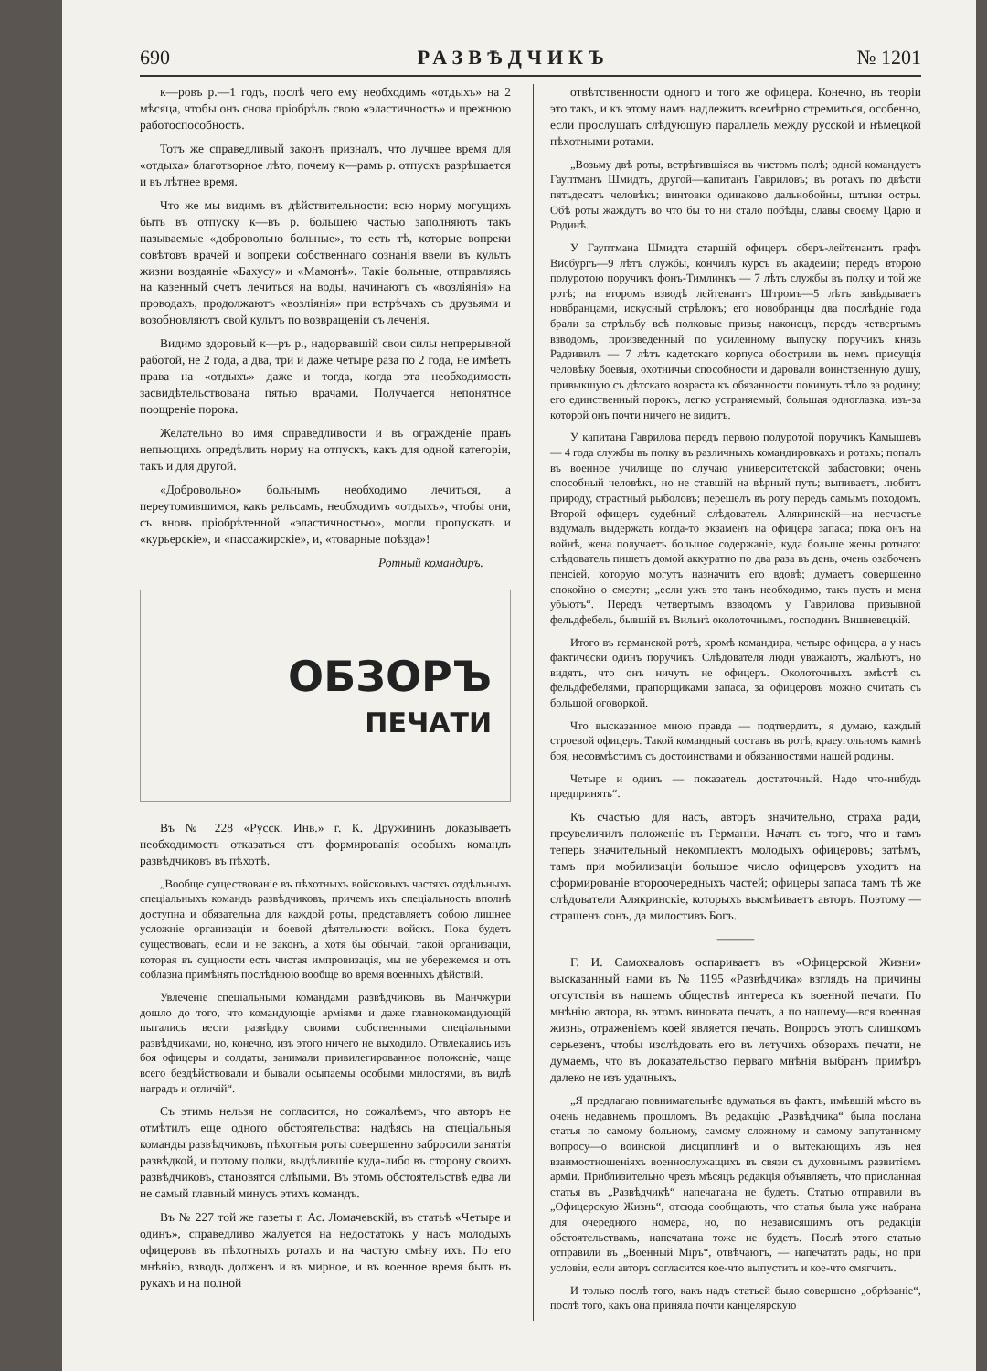690 РАЗВѢДЧИКЪ № 1201
к—ровъ р.—1 годъ, послѣ чего ему необходимъ «отдыхъ» на 2 мѣсяца, чтобы онъ снова пріобрѣлъ свою «эластичность» и прежнюю работоспособность.
Тотъ же справедливый законъ призналъ, что лучшее время для «отдыха» благотворное лѣто, почему к—рамъ р. отпускъ разрѣшается и въ лѣтнее время.
Что же мы видимъ въ дѣйствительности: всю норму могущихъ быть въ отпуску к—въ р. большею частью заполняютъ такъ называемые «добровольно больные», то есть тѣ, которые вопреки совѣтовъ врачей и вопреки собственнаго сознанія ввели въ культъ жизни воздаяніе «Бахусу» и «Мамонѣ». Такіе больные, отправляясь на казенный счетъ лечиться на воды, начинаютъ съ «возліянія» на проводахъ, продолжаютъ «возліянія» при встрѣчахъ съ друзьями и возобновляютъ свой культъ по возвращеніи съ леченія.
Видимо здоровый к—ръ р., надорвавшій свои силы непрерывной работой, не 2 года, а два, три и даже четыре раза по 2 года, не имѣетъ права на «отдыхъ» даже и тогда, когда эта необходимость засвидѣтельствована пятью врачами. Получается непонятное поощреніе порока.
Желательно во имя справедливости и въ огражденіе правъ непьющихъ опредѣлить норму на отпускъ, какъ для одной категоріи, такъ и для другой.
«Добровольно» больнымъ необходимо лечиться, а переутомившимся, какъ рельсамъ, необходимъ «отдыхъ», чтобы они, съ вновь пріобрѣтенной «эластичностью», могли пропускать и «курьерскіе», и «пассажирскіе», и, «товарные поѣзда»!
Ротный командиръ.
ОБЗОРЪ
ПЕЧАТИ
Въ № 228 «Русск. Инв.» г. К. Дружининъ доказываетъ необходимость отказаться отъ формированія особыхъ командъ развѣдчиковъ въ пѣхотѣ.
„Вообще существованіе въ пѣхотныхъ войсковыхъ частяхъ отдѣльныхъ спеціальныхъ командъ развѣдчиковъ, причемъ ихъ спеціальность вполнѣ доступна и обязательна для каждой роты, представляетъ собою лишнее усложніе организаціи и боевой дѣятельности войскъ. Пока будетъ существовать, если и не законъ, а хотя бы обычай, такой организаціи, которая въ сущности есть чистая импровизація, мы не убережемся и отъ соблазна примѣнять послѣднюю вообще во время военныхъ дѣйствій.
Увлеченіе спеціальными командами развѣдчиковъ въ Манчжуріи дошло до того, что командующіе арміями и даже главнокомандующій пытались вести развѣдку своими собственными спеціальными развѣдчиками, но, конечно, изъ этого ничего не выходило. Отвлекались изъ боя офицеры и солдаты, занимали привилегированное положеніе, чаще всего бездѣйствовали и бывали осыпаемы особыми милостями, въ видѣ наградъ и отличій“.
Съ этимъ нельзя не согласится, но сожалѣемъ, что авторъ не отмѣтилъ еще одного обстоятельства: надѣясь на спеціальныя команды развѣдчиковъ, пѣхотныя роты совершенно забросили занятія развѣдкой, и потому полки, выдѣлившіе куда-либо въ сторону своихъ развѣдчиковъ, становятся слѣпыми. Въ этомъ обстоятельствѣ едва ли не самый главный минусъ этихъ командъ.
Въ № 227 той же газеты г. Ас. Ломачевскій, въ статьѣ «Четыре и одинъ», справедливо жалуется на недостатокъ у насъ молодыхъ офицеровъ въ пѣхотныхъ ротахъ и на частую смѣну ихъ. По его мнѣнію, взводъ долженъ и въ мирное, и въ военное время быть въ рукахъ и на полной
отвѣтственности одного и того же офицера. Конечно, въ теоріи это такъ, и къ этому намъ надлежитъ всемѣрно стремиться, особенно, если прослушать слѣдующую параллель между русской и нѣмецкой пѣхотными ротами.
„Возьму двѣ роты, встрѣтившіяся въ чистомъ полѣ; одной командуетъ Гауптманъ Шмидтъ, другой—капитанъ Гавриловъ; въ ротахъ по двѣсти пятьдесятъ человѣкъ; винтовки одинаково дальнобойны, штыки остры. Обѣ роты жаждутъ во что бы то ни стало побѣды, славы своему Царю и Родинѣ.
У Гауптмана Шмидта старшій офицеръ оберъ-лейтенантъ графъ Висбургъ—9 лѣтъ службы, кончилъ курсъ въ академіи; передъ второю полуротою поручикъ фонъ-Тимлинкъ — 7 лѣтъ службы въ полку и той же ротѣ; на второмъ взводѣ лейтенантъ Штромъ—5 лѣтъ завѣдываетъ новбранцами, искусный стрѣлокъ; его новобранцы два послѣдніе года брали за стрѣльбу всѣ полковые призы; наконецъ, передъ четвертымъ взводомъ, произведенный по усиленному выпуску поручикъ князь Радзивилъ — 7 лѣтъ кадетскаго корпуса обострили въ немъ присущія человѣку боевыя, охотничьи способности и даровали воинственную душу, привыкшую съ дѣтскаго возраста къ обязанности покинуть тѣло за родину; его единственный порокъ, легко устраняемый, большая одноглазка, изъ-за которой онъ почти ничего не видитъ.
У капитана Гаврилова передъ первою полуротой поручикъ Камышевъ — 4 года службы въ полку въ различныхъ командировкахъ и ротахъ; попалъ въ военное училище по случаю университетской забастовки; очень способный человѣкъ, но не ставшій на вѣрный путь; выпиваетъ, любитъ природу, страстный рыболовъ; перешелъ въ роту передъ самымъ походомъ. Второй офицеръ судебный слѣдователь Алякринскій—на несчастье вздумалъ выдержать когда-то экзаменъ на офицера запаса; пока онъ на войнѣ, жена получаетъ большое содержаніе, куда больше жены ротнаго: слѣдователь пишетъ домой аккуратно по два раза въ день, очень озабоченъ пенсіей, которую могутъ назначить его вдовѣ; думаетъ совершенно спокойно о смерти; „если ужъ это такъ необходимо, такъ пусть и меня убьютъ“. Передъ четвертымъ взводомъ у Гаврилова призывной фельдфебель, бывшій въ Вильнѣ околоточнымъ, господинъ Вишневецкій.
Итого въ германской ротѣ, кромѣ командира, четыре офицера, а у насъ фактически одинъ поручикъ. Слѣдователя люди уважаютъ, жалѣютъ, но видятъ, что онъ ничуть не офицеръ. Околоточныхъ вмѣстѣ съ фельдфебелями, прапорщиками запаса, за офицеровъ можно считать съ большой оговоркой.
Что высказанное мною правда — подтвердитъ, я думаю, каждый строевой офицеръ. Такой командный составъ въ ротѣ, краеугольномъ камнѣ боя, несовмѣстимъ съ достоинствами и обязанностями нашей родины.
Четыре и одинъ — показатель достаточный. Надо что-нибудь предпринять“.
Къ счастью для насъ, авторъ значительно, страха ради, преувеличилъ положеніе въ Германіи. Начать съ того, что и тамъ теперь значительный некомплектъ молодыхъ офицеровъ; затѣмъ, тамъ при мобилизаціи большое число офицеровъ уходитъ на сформированіе второочередныхъ частей; офицеры запаса тамъ тѣ же слѣдователи Алякринскіе, которыхъ высмѣиваетъ авторъ. Поэтому — страшенъ сонъ, да милостивъ Богъ.
———
Г. И. Самохваловъ оспариваетъ въ «Офицерской Жизни» высказанный нами въ № 1195 «Развѣдчика» взглядъ на причины отсутствія въ нашемъ обществѣ интереса къ военной печати. По мнѣнію автора, въ этомъ виновата печать, а по нашему—вся военная жизнь, отраженіемъ коей является печать. Вопросъ этотъ слишкомъ серьезенъ, чтобы изслѣдовать его въ летучихъ обзорахъ печати, не думаемъ, что въ доказательство перваго мнѣнія выбранъ примѣръ далеко не изъ удачныхъ.
„Я предлагаю повнимательнѣе вдуматься въ фактъ, имѣвшій мѣсто въ очень недавнемъ прошломъ. Въ редакцію „Развѣдчика“ была послана статья по самому больному, самому сложному и самому запутанному вопросу—о воинской дисциплинѣ и о вытекающихъ изъ нея взаимоотношеніяхъ военнослужащихъ въ связи съ духовнымъ развитіемъ арміи. Приблизительно чрезъ мѣсяцъ редакція объявляетъ, что присланная статья въ „Развѣдчикѣ“ напечатана не будетъ. Статью отправили въ „Офицерскую Жизнь“, отсюда сообщаютъ, что статья была уже набрана для очередного номера, но, по независящимъ отъ редакціи обстоятельствамъ, напечатана тоже не будетъ. Послѣ этого статью отправили въ „Военный Міръ“, отвѣчаютъ, — напечатать рады, но при условіи, если авторъ согласится кое-что выпустить и кое-что смягчить.
И только послѣ того, какъ надъ статьей было совершено „обрѣзаніе“, послѣ того, какъ она приняла почти канцелярскую